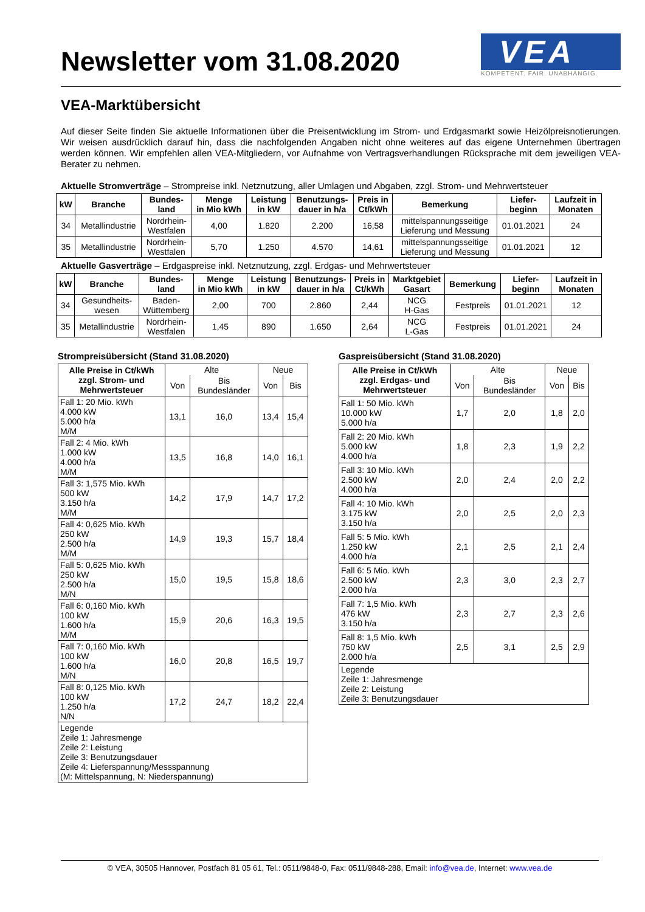Newsletter vom 31.08.2020
VEA
KOMPETENT. FAIR. UNABHÄNGIG.
VEA-Marktübersicht
Auf dieser Seite finden Sie aktuelle Informationen über die Preisentwicklung im Strom- und Erdgasmarkt sowie Heizölpreis­notierungen. Wir weisen ausdrücklich darauf hin, dass die nachfolgenden Angaben nicht ohne weiteres auf das eigene Unternehmen übertragen werden können. Wir empfehlen allen VEA-Mitgliedern, vor Aufnahme von Vertragsverhandlungen Rücksprache mit dem jeweiligen VEA-Berater zu nehmen.
Aktuelle Stromverträge – Strompreise inkl. Netznutzung, aller Umlagen und Abgaben, zzgl. Strom- und Mehrwertsteuer
| kW | Branche | Bundes- land | Menge in Mio kWh | Leistung in kW | Benutzungs- dauer in h/a | Preis in Ct/kWh | Bemerkung | Liefer- beginn | Laufzeit in Monaten |
| --- | --- | --- | --- | --- | --- | --- | --- | --- | --- |
| 34 | Metallindustrie | Nordrhein- Westfalen | 4,00 | 1.820 | 2.200 | 16,58 | mittelspannungsseitige Lieferung und Messung | 01.01.2021 | 24 |
| 35 | Metallindustrie | Nordrhein- Westfalen | 5,70 | 1.250 | 4.570 | 14,61 | mittelspannungsseitige Lieferung und Messung | 01.01.2021 | 12 |
Aktuelle Gasverträge – Erdgaspreise inkl. Netznutzung, zzgl. Erdgas- und Mehrwertsteuer
| kW | Branche | Bundes- land | Menge in Mio kWh | Leistung in kW | Benutzungs- dauer in h/a | Preis in Ct/kWh | Marktgebiet Gasart | Bemerkung | Liefer- beginn | Laufzeit in Monaten |
| --- | --- | --- | --- | --- | --- | --- | --- | --- | --- | --- |
| 34 | Gesundheits- wesen | Baden- Wüttemberg | 2,00 | 700 | 2.860 | 2,44 | NCG H-Gas | Festpreis | 01.01.2021 | 12 |
| 35 | Metallindustrie | Nordrhein- Westfalen | 1,45 | 890 | 1.650 | 2,64 | NCG L-Gas | Festpreis | 01.01.2021 | 24 |
Strompreisübersicht (Stand 31.08.2020)
| Alle Preise in Ct/kWh zzgl. Strom- und Mehrwertsteuer | Alte | | Neue | |
| | Von | Bis Bundesländer | Von | Bis |
| Fall 1: 20 Mio. kWh 4.000 kW 5.000 h/a M/M | 13,1 | 16,0 | 13,4 | 15,4 |
| Fall 2: 4 Mio. kWh 1.000 kW 4.000 h/a M/M | 13,5 | 16,8 | 14,0 | 16,1 |
| Fall 3: 1,575 Mio. kWh 500 kW 3.150 h/a M/M | 14,2 | 17,9 | 14,7 | 17,2 |
| Fall 4: 0,625 Mio. kWh 250 kW 2.500 h/a M/M | 14,9 | 19,3 | 15,7 | 18,4 |
| Fall 5: 0,625 Mio. kWh 250 kW 2.500 h/a M/N | 15,0 | 19,5 | 15,8 | 18,6 |
| Fall 6: 0,160 Mio. kWh 100 kW 1.600 h/a M/M | 15,9 | 20,6 | 16,3 | 19,5 |
| Fall 7: 0,160 Mio. kWh 100 kW 1.600 h/a M/N | 16,0 | 20,8 | 16,5 | 19,7 |
| Fall 8: 0,125 Mio. kWh 100 kW 1.250 h/a N/N | 17,2 | 24,7 | 18,2 | 22,4 |
| Legende Zeile 1: Jahresmenge Zeile 2: Leistung Zeile 3: Benutzungsdauer Zeile 4: Lieferspannung/Messspannung (M: Mittelspannung, N: Niederspannung) | | | | |
Gaspreisübersicht (Stand 31.08.2020)
| Alle Preise in Ct/kWh zzgl. Erdgas- und Mehrwertsteuer | Alte | | Neue | |
| | Von | Bis Bundesländer | Von | Bis |
| Fall 1: 50 Mio. kWh 10.000 kW 5.000 h/a | 1,7 | 2,0 | 1,8 | 2,0 |
| Fall 2: 20 Mio. kWh 5.000 kW 4.000 h/a | 1,8 | 2,3 | 1,9 | 2,2 |
| Fall 3: 10 Mio. kWh 2.500 kW 4.000 h/a | 2,0 | 2,4 | 2,0 | 2,2 |
| Fall 4: 10 Mio. kWh 3.175 kW 3.150 h/a | 2,0 | 2,5 | 2,0 | 2,3 |
| Fall 5: 5 Mio. kWh 1.250 kW 4.000 h/a | 2,1 | 2,5 | 2,1 | 2,4 |
| Fall 6: 5 Mio. kWh 2.500 kW 2.000 h/a | 2,3 | 3,0 | 2,3 | 2,7 |
| Fall 7: 1,5 Mio. kWh 476 kW 3.150 h/a | 2,3 | 2,7 | 2,3 | 2,6 |
| Fall 8: 1,5 Mio. kWh 750 kW 2.000 h/a | 2,5 | 3,1 | 2,5 | 2,9 |
| Legende Zeile 1: Jahresmenge Zeile 2: Leistung Zeile 3: Benutzungsdauer | | | | |
© VEA, 30505 Hannover, Postfach 81 05 61, Tel.: 0511/9848-0, Fax: 0511/9848-288, Email: info@vea.de, Internet: www.vea.de